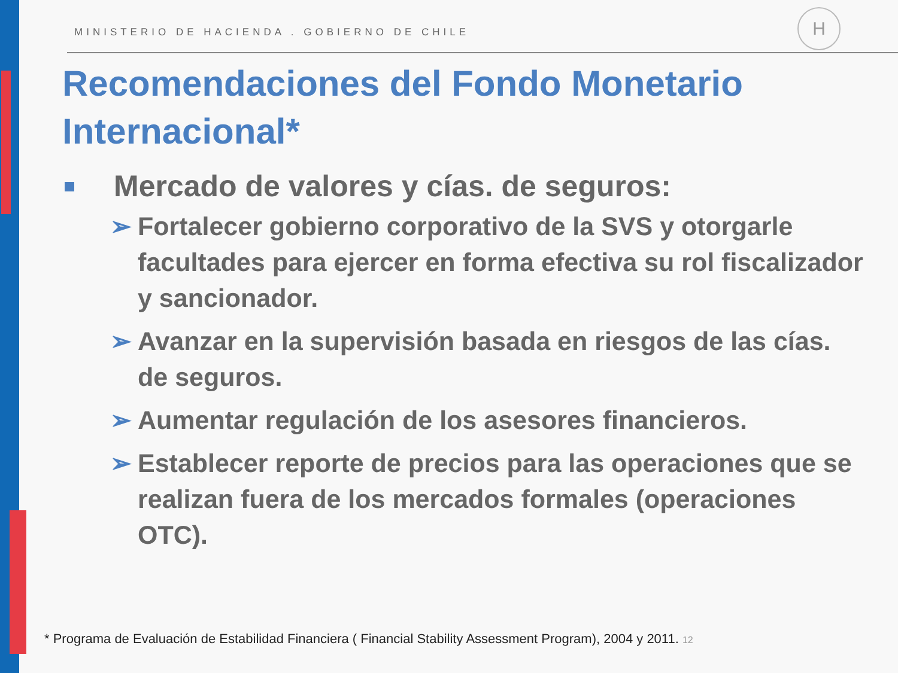MINISTERIO DE HACIENDA . GOBIERNO DE CHILE
H
Recomendaciones del Fondo Monetario Internacional*
Mercado de valores y cías. de seguros:
➢ Fortalecer gobierno corporativo de la SVS y otorgarle facultades para ejercer en forma efectiva su rol fiscalizador y sancionador.
➢ Avanzar en la supervisión basada en riesgos de las cías. de seguros.
➢ Aumentar regulación de los asesores financieros.
➢ Establecer reporte de precios para las operaciones que se realizan fuera de los mercados formales (operaciones OTC).
* Programa de Evaluación de Estabilidad Financiera ( Financial Stability Assessment Program), 2004 y 2011. 12